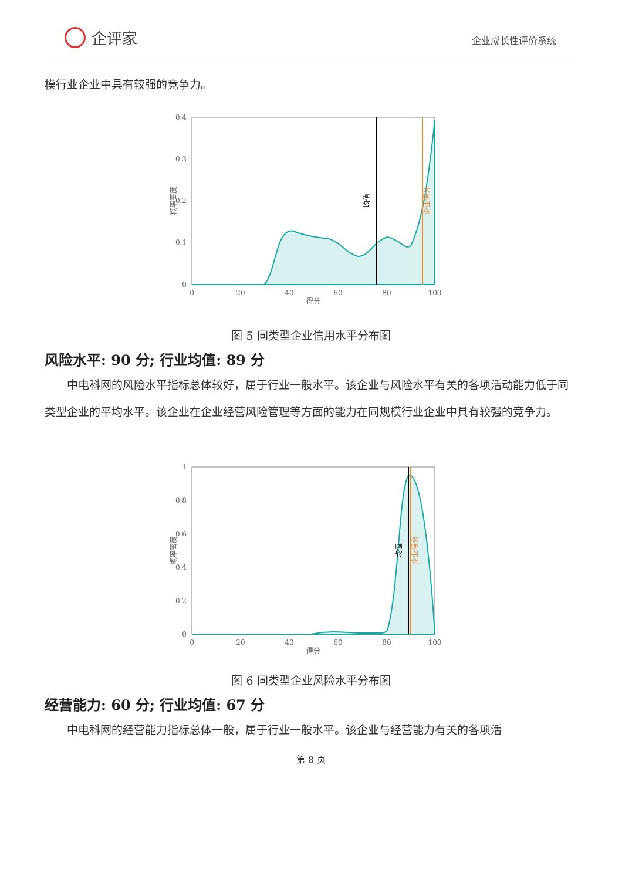企评家
企业成长性评价系统
模行业企业中具有较强的竞争力。
0.4
0.3
0.2
0.1
0
0
20
40
60
80
100
得分
概率密度
均值
企业得分
图 5 同类型企业信用水平分布图
风险水平: 90 分; 行业均值: 89 分
中电科网的风险水平指标总体较好，属于行业一般水平。该企业与风险水平有关的各项活动能力低于同类型企业的平均水平。该企业在企业经营风险管理等方面的能力在同规模行业企业中具有较强的竞争力。
1
0.8
0.6
0.4
0.2
0
0
20
40
60
80
100
得分
概率密度
均值
企业得分
图 6 同类型企业风险水平分布图
经营能力: 60 分; 行业均值: 67 分
中电科网的经营能力指标总体一般，属于行业一般水平。该企业与经营能力有关的各项活
第 8 页